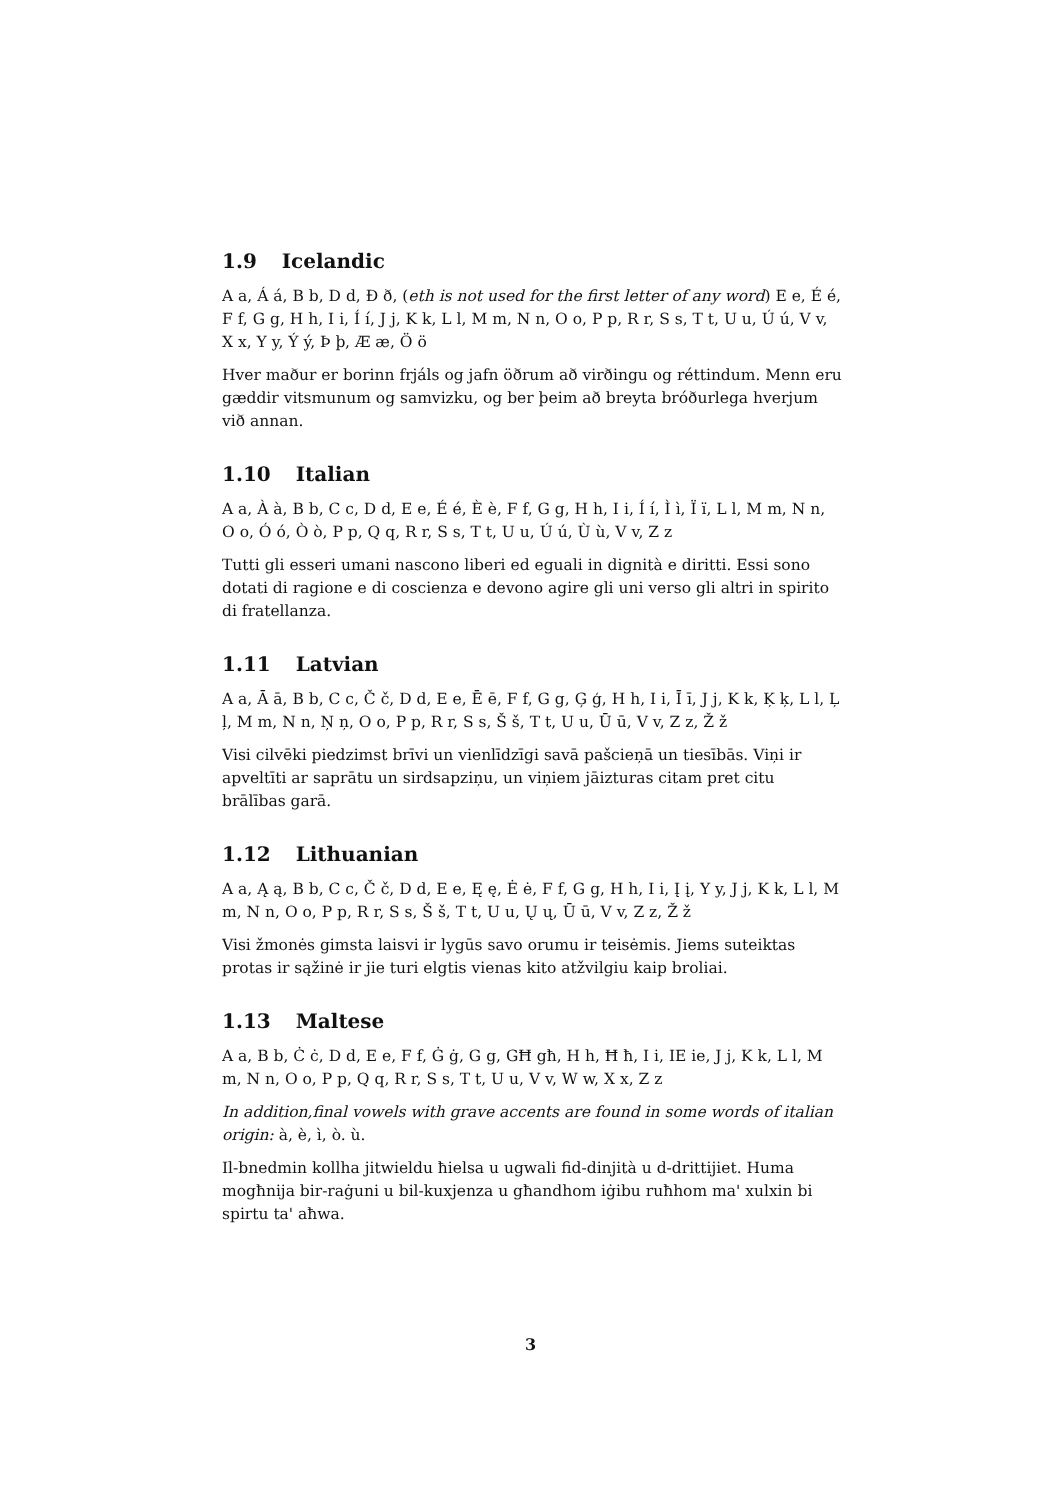1.9 Icelandic
A a, Á á, B b, D d, Đ ð, (eth is not used for the first letter of any word) E e, É é, F f, G g, H h, I i, Í í, J j, K k, L l, M m, N n, O o, P p, R r, S s, T t, U u, Ú ú, V v, X x, Y y, Ý ý, Þ þ, Æ æ, Ö ö
Hver maður er borinn frjáls og jafn öðrum að virðingu og réttindum. Menn eru gæddir vitsmunum og samvizku, og ber þeim að breyta bróðurlega hverjum við annan.
1.10 Italian
A a, À à, B b, C c, D d, E e, É é, È è, F f, G g, H h, I i, Í í, Ì ì, Ï ï, L l, M m, N n, O o, Ó ó, Ò ò, P p, Q q, R r, S s, T t, U u, Ú ú, Ù ù, V v, Z z
Tutti gli esseri umani nascono liberi ed eguali in dignità e diritti. Essi sono dotati di ragione e di coscienza e devono agire gli uni verso gli altri in spirito di fratellanza.
1.11 Latvian
A a, Ā ā, B b, C c, Č č, D d, E e, Ē ē, F f, G g, Ģ ģ, H h, I i, Ī ī, J j, K k, Ķ ķ, L l, Ļ ļ, M m, N n, Ņ ņ, O o, P p, R r, S s, Š š, T t, U u, Ū ū, V v, Z z, Ž ž
Visi cilvēki piedzimst brīvi un vienlīdzīgi savā pašcieņā un tiesībās. Viņi ir apveltīti ar saprātu un sirdsapziņu, un viņiem jāizturas citam pret citu brālības garā.
1.12 Lithuanian
A a, Ą ą, B b, C c, Č č, D d, E e, Ę ę, Ė ė, F f, G g, H h, I i, Į į, Y y, J j, K k, L l, M m, N n, O o, P p, R r, S s, Š š, T t, U u, Ų ų, Ū ū, V v, Z z, Ž ž
Visi žmonės gimsta laisvi ir lygūs savo orumu ir teisėmis. Jiems suteiktas protas ir sąžinė ir jie turi elgtis vienas kito atžvilgiu kaip broliai.
1.13 Maltese
A a, B b, Ċ ċ, D d, E e, F f, Ġ ġ, G g, GĦ għ, H h, Ħ ħ, I i, IE ie, J j, K k, L l, M m, N n, O o, P p, Q q, R r, S s, T t, U u, V v, W w, X x, Z z
In addition,final vowels with grave accents are found in some words of italian origin: à, è, ì, ò. ù.
Il-bnedmin kollha jitwieldu ħielsa u ugwali fid-dinjità u d-drittijiet. Huma mogħnija bir-raġuni u bil-kuxjenza u għandhom iġibu ruħhom ma' xulxin bi spirtu ta' aħwa.
3